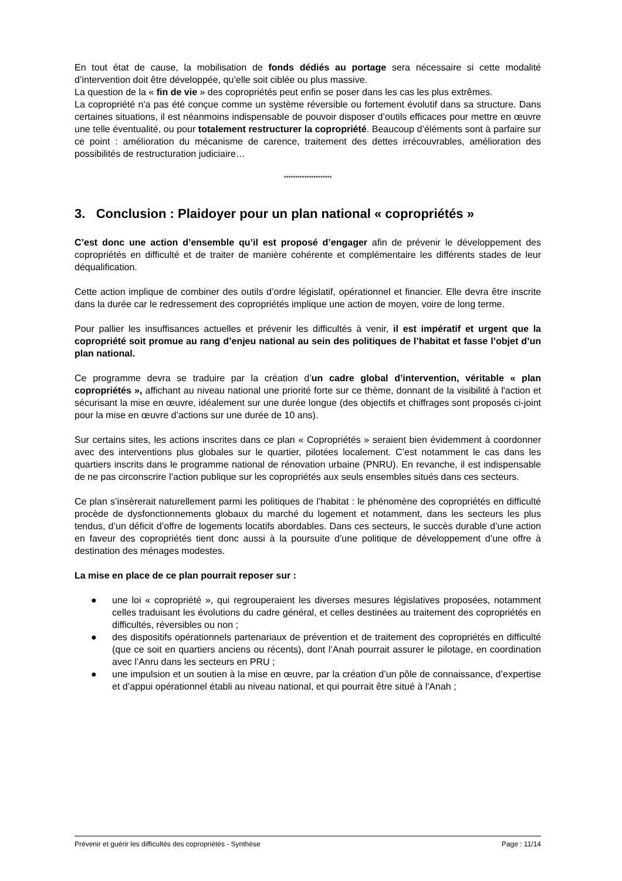En tout état de cause, la mobilisation de fonds dédiés au portage sera nécessaire si cette modalité d’intervention doit être développée, qu’elle soit ciblée ou plus massive.
La question de la « fin de vie » des copropriétés peut enfin se poser dans les cas les plus extrêmes.
La copropriété n'a pas été conçue comme un système réversible ou fortement évolutif dans sa structure. Dans certaines situations, il est néanmoins indispensable de pouvoir disposer d’outils efficaces pour mettre en œuvre une telle éventualité, ou pour totalement restructurer la copropriété. Beaucoup d’éléments sont à parfaire sur ce point : amélioration du mécanisme de carence, traitement des dettes irrécouvrables, amélioration des possibilités de restructuration judiciaire…
*********************
3. Conclusion : Plaidoyer pour un plan national « copropriétés »
C’est donc une action d’ensemble qu’il est proposé d’engager afin de prévenir le développement des copropriétés en difficulté et de traiter de manière cohérente et complémentaire les différents stades de leur déqualification.
Cette action implique de combiner des outils d’ordre législatif, opérationnel et financier. Elle devra être inscrite dans la durée car le redressement des copropriétés implique une action de moyen, voire de long terme.
Pour pallier les insuffisances actuelles et prévenir les difficultés à venir, il est impératif et urgent que la copropriété soit promue au rang d’enjeu national au sein des politiques de l’habitat et fasse l’objet d’un plan national.
Ce programme devra se traduire par la création d’un cadre global d’intervention, véritable « plan copropriétés », affichant au niveau national une priorité forte sur ce thème, donnant de la visibilité à l'action et sécurisant la mise en œuvre, idéalement sur une durée longue (des objectifs et chiffrages sont proposés ci-joint pour la mise en œuvre d’actions sur une durée de 10 ans).
Sur certains sites, les actions inscrites dans ce plan « Copropriétés » seraient bien évidemment à coordonner avec des interventions plus globales sur le quartier, pilotées localement. C’est notamment le cas dans les quartiers inscrits dans le programme national de rénovation urbaine (PNRU). En revanche, il est indispensable de ne pas circonscrire l’action publique sur les copropriétés aux seuls ensembles situés dans ces secteurs.
Ce plan s’insèrerait naturellement parmi les politiques de l’habitat : le phénomène des copropriétés en difficulté procède de dysfonctionnements globaux du marché du logement et notamment, dans les secteurs les plus tendus, d’un déficit d’offre de logements locatifs abordables. Dans ces secteurs, le succès durable d’une action en faveur des copropriétés tient donc aussi à la poursuite d’une politique de développement d’une offre à destination des ménages modestes.
La mise en place de ce plan pourrait reposer sur :
● une loi « copropriété », qui regrouperaient les diverses mesures législatives proposées, notamment celles traduisant les évolutions du cadre général, et celles destinées au traitement des copropriétés en difficultés, réversibles ou non ;
● des dispositifs opérationnels partenariaux de prévention et de traitement des copropriétés en difficulté (que ce soit en quartiers anciens ou récents), dont l’Anah pourrait assurer le pilotage, en coordination avec l’Anru dans les secteurs en PRU ;
● une impulsion et un soutien à la mise en œuvre, par la création d’un pôle de connaissance, d’expertise et d’appui opérationnel établi au niveau national, et qui pourrait être situé à l'Anah ;
Prévenir et guérir les difficultés des copropriétés - Synthèse Page : 11/14